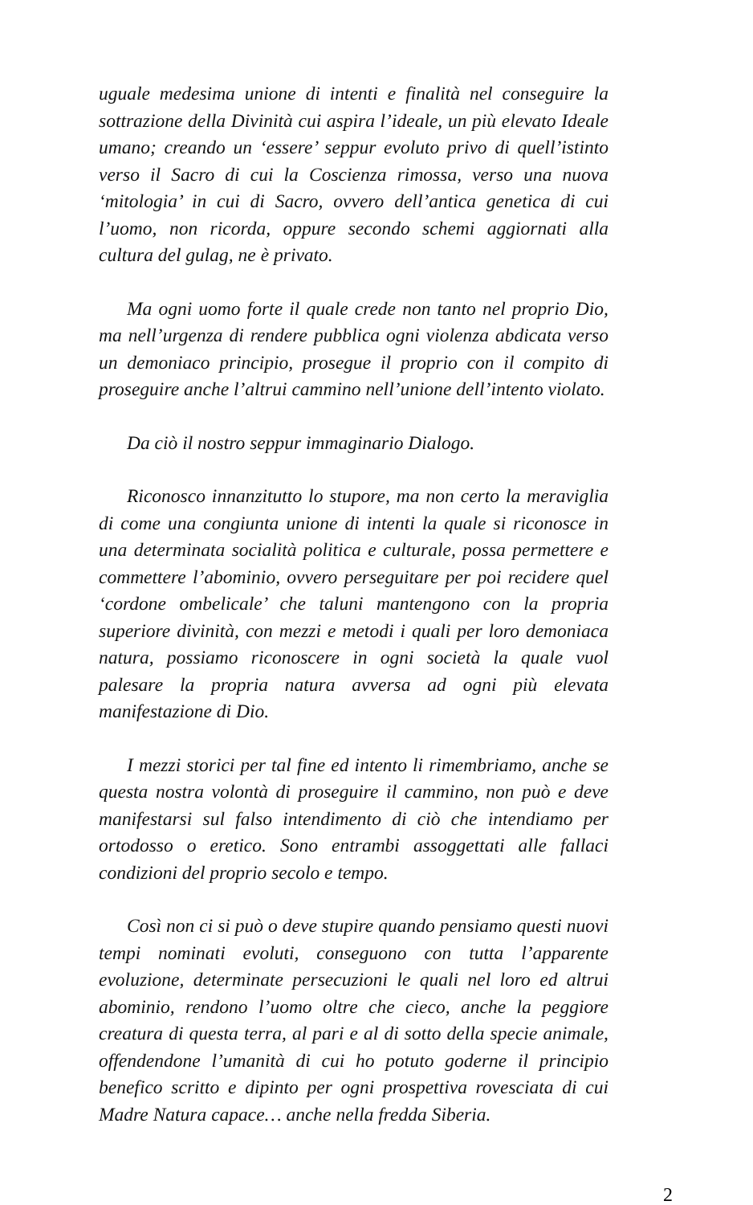uguale medesima unione di intenti e finalità nel conseguire la sottrazione della Divinità cui aspira l’ideale, un più elevato Ideale umano; creando un ‘essere’ seppur evoluto privo di quell’istinto verso il Sacro di cui la Coscienza rimossa, verso una nuova ‘mitologia’ in cui di Sacro, ovvero dell’antica genetica di cui l’uomo, non ricorda, oppure secondo schemi aggiornati alla cultura del gulag, ne è privato.
Ma ogni uomo forte il quale crede non tanto nel proprio Dio, ma nell’urgenza di rendere pubblica ogni violenza abdicata verso un demoniaco principio, prosegue il proprio con il compito di proseguire anche l’altrui cammino nell’unione dell’intento violato.
Da ciò il nostro seppur immaginario Dialogo.
Riconosco innanzitutto lo stupore, ma non certo la meraviglia di come una congiunta unione di intenti la quale si riconosce in una determinata socialità politica e culturale, possa permettere e commettere l’abominio, ovvero perseguitare per poi recidere quel ‘cordone ombelicale’ che taluni mantengono con la propria superiore divinità, con mezzi e metodi i quali per loro demoniaca natura, possiamo riconoscere in ogni società la quale vuol palesare la propria natura avversa ad ogni più elevata manifestazione di Dio.
I mezzi storici per tal fine ed intento li rimembriamo, anche se questa nostra volontà di proseguire il cammino, non può e deve manifestarsi sul falso intendimento di ciò che intendiamo per ortodosso o eretico. Sono entrambi assoggettati alle fallaci condizioni del proprio secolo e tempo.
Così non ci si può o deve stupire quando pensiamo questi nuovi tempi nominati evoluti, conseguono con tutta l’apparente evoluzione, determinate persecuzioni le quali nel loro ed altrui abominio, rendono l’uomo oltre che cieco, anche la peggiore creatura di questa terra, al pari e al di sotto della specie animale, offendendone l’umanità di cui ho potuto goderne il principio benefico scritto e dipinto per ogni prospettiva rovesciata di cui Madre Natura capace… anche nella fredda Siberia.
2